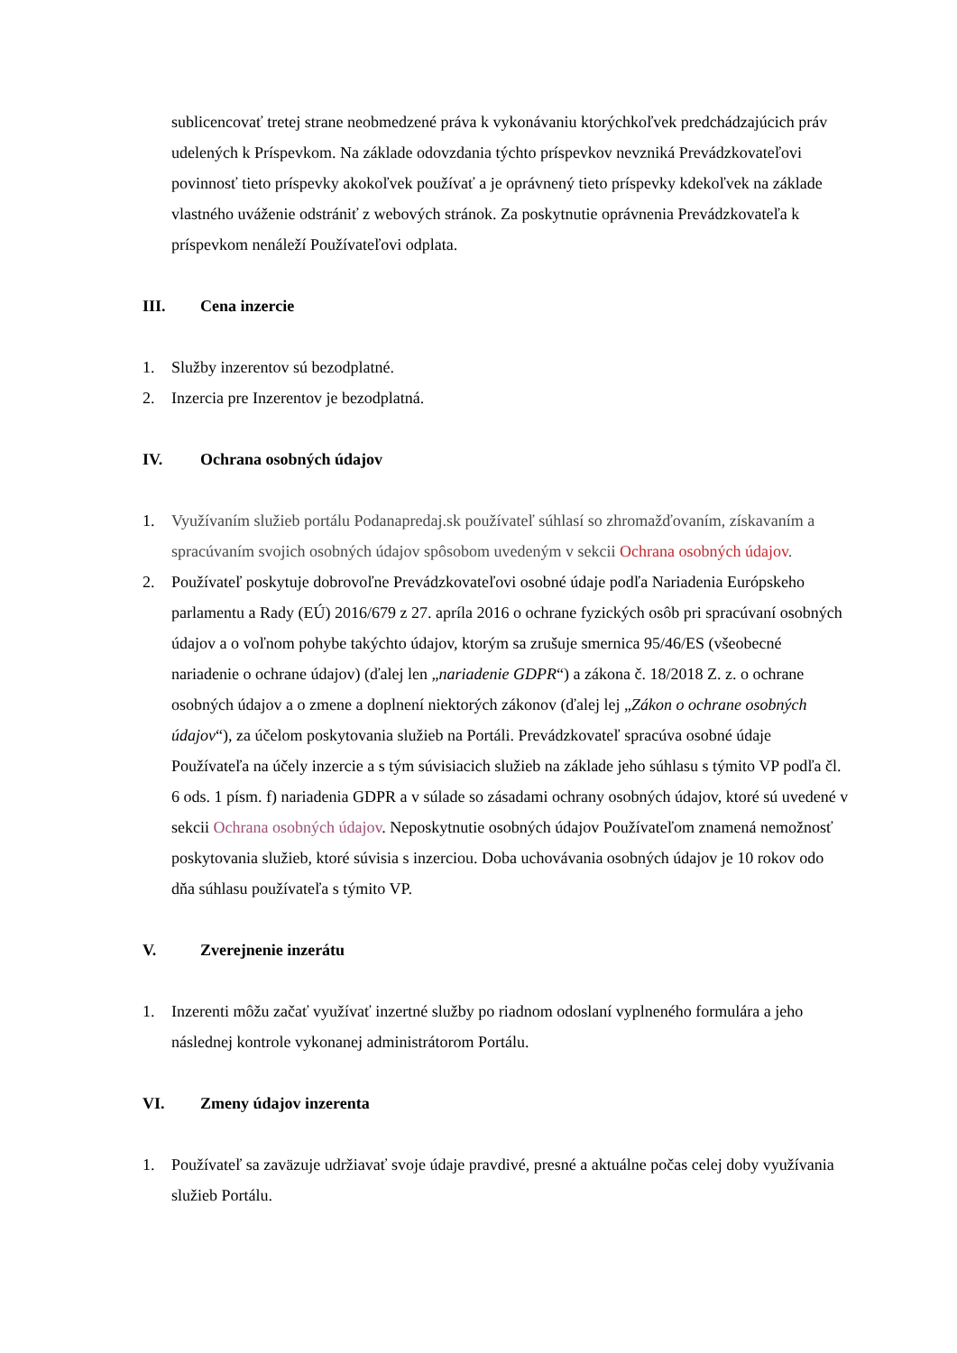sublicencovať tretej strane neobmedzené práva k vykonávaniu ktorýchkoľvek predchádzajúcich práv udelených k Príspevkom. Na základe odovzdania týchto príspevkov nevzniká Prevádzkovateľovi povinnosť tieto príspevky akokoľvek používať a je oprávnený tieto príspevky kdekoľvek na základe vlastného uváženie odstrániť z webových stránok. Za poskytnutie oprávnenia Prevádzkovateľa k príspevkom nenáleží Používateľovi odplata.
III. Cena inzercie
1. Služby inzerentov sú bezodplatné.
2. Inzercia pre Inzerentov je bezodplatná.
IV. Ochrana osobných údajov
1. Využívaním služieb portálu Podanapredaj.sk používateľ súhlasí so zhromažďovaním, získavaním a spracúvaním svojich osobných údajov spôsobom uvedeným v sekcii Ochrana osobných údajov.
2. Používateľ poskytuje dobrovoľne Prevádzkovateľovi osobné údaje podľa Nariadenia Európskeho parlamentu a Rady (EÚ) 2016/679 z 27. apríla 2016 o ochrane fyzických osôb pri spracúvaní osobných údajov a o voľnom pohybe takýchto údajov, ktorým sa zrušuje smernica 95/46/ES (všeobecné nariadenie o ochrane údajov) (ďalej len „nariadenie GDPR“) a zákona č. 18/2018 Z. z. o ochrane osobných údajov a o zmene a doplnení niektorých zákonov (ďalej lej „Zákon o ochrane osobných údajov“), za účelom poskytovania služieb na Portáli. Prevádzkovateľ spracúva osobné údaje Používateľa na účely inzercie a s tým súvisiacich služieb na základe jeho súhlasu s týmito VP podľa čl. 6 ods. 1 písm. f) nariadenia GDPR a v súlade so zásadami ochrany osobných údajov, ktoré sú uvedené v sekcii Ochrana osobných údajov. Neposkytnutie osobných údajov Používateľom znamená nemožnosť poskytovania služieb, ktoré súvisia s inzerciou. Doba uchovávania osobných údajov je 10 rokov odo dňa súhlasu používateľa s týmito VP.
V. Zverejnenie inzerátu
1. Inzerenti môžu začať využívať inzertné služby po riadnom odoslaní vyplneného formulára a jeho následnej kontrole vykonanej administrátorom Portálu.
VI. Zmeny údajov inzerenta
1. Používateľ sa zaväzuje udržiavať svoje údaje pravdivé, presné a aktuálne počas celej doby využívania služieb Portálu.